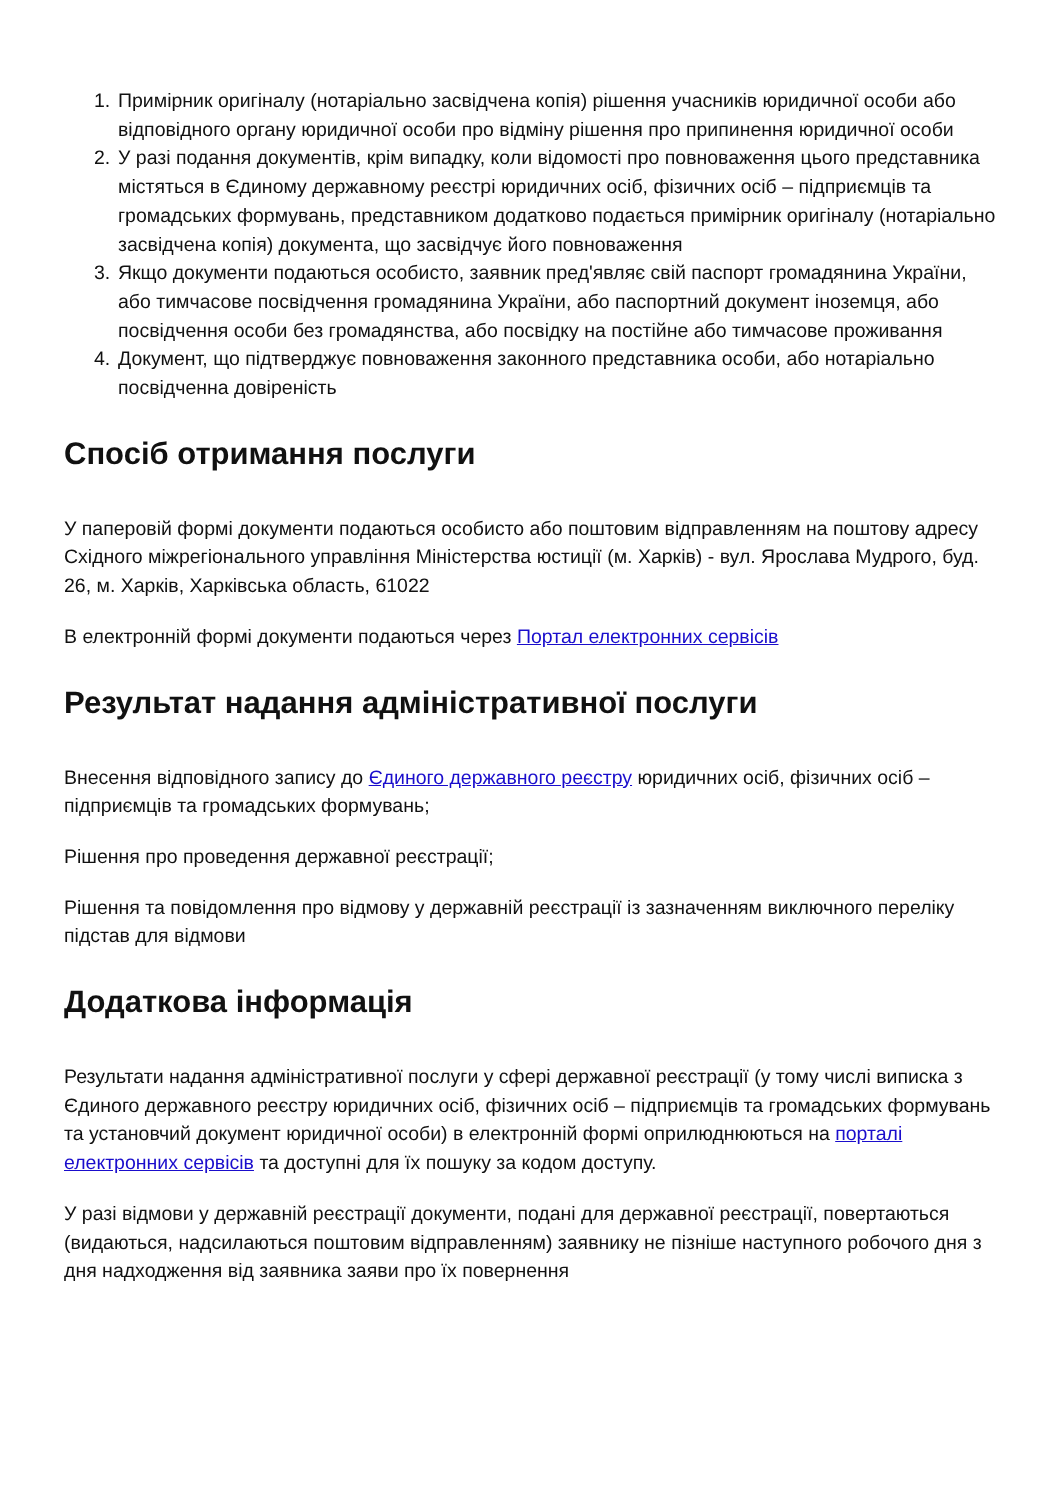1. Примірник оригіналу (нотаріально засвідчена копія) рішення учасників юридичної особи або відповідного органу юридичної особи про відміну рішення про припинення юридичної особи
2. У разі подання документів, крім випадку, коли відомості про повноваження цього представника містяться в Єдиному державному реєстрі юридичних осіб, фізичних осіб – підприємців та громадських формувань, представником додатково подається примірник оригіналу (нотаріально засвідчена копія) документа, що засвідчує його повноваження
3. Якщо документи подаються особисто, заявник пред'являє свій паспорт громадянина України, або тимчасове посвідчення громадянина України, або паспортний документ іноземця, або посвідчення особи без громадянства, або посвідку на постійне або тимчасове проживання
4. Документ, що підтверджує повноваження законного представника особи, або нотаріально посвідченна довіреність
Спосіб отримання послуги
У паперовій формі документи подаються особисто або поштовим відправленням на поштову адресу Східного міжрегіонального управління Міністерства юстиції (м. Харків) - вул. Ярослава Мудрого, буд. 26, м. Харків, Харківська область, 61022
В електронній формі документи подаються через Портал електронних сервісів
Результат надання адміністративної послуги
Внесення відповідного запису до Єдиного державного реєстру юридичних осіб, фізичних осіб – підприємців та громадських формувань;
Рішення про проведення державної реєстрації;
Рішення та повідомлення про відмову у державній реєстрації із зазначенням виключного переліку підстав для відмови
Додаткова інформація
Результати надання адміністративної послуги у сфері державної реєстрації (у тому числі виписка з Єдиного державного реєстру юридичних осіб, фізичних осіб – підприємців та громадських формувань та установчий документ юридичної особи) в електронній формі оприлюднюються на порталі електронних сервісів та доступні для їх пошуку за кодом доступу.
У разі відмови у державній реєстрації документи, подані для державної реєстрації, повертаються (видаються, надсилаються поштовим відправленням) заявнику не пізніше наступного робочого дня з дня надходження від заявника заяви про їх повернення